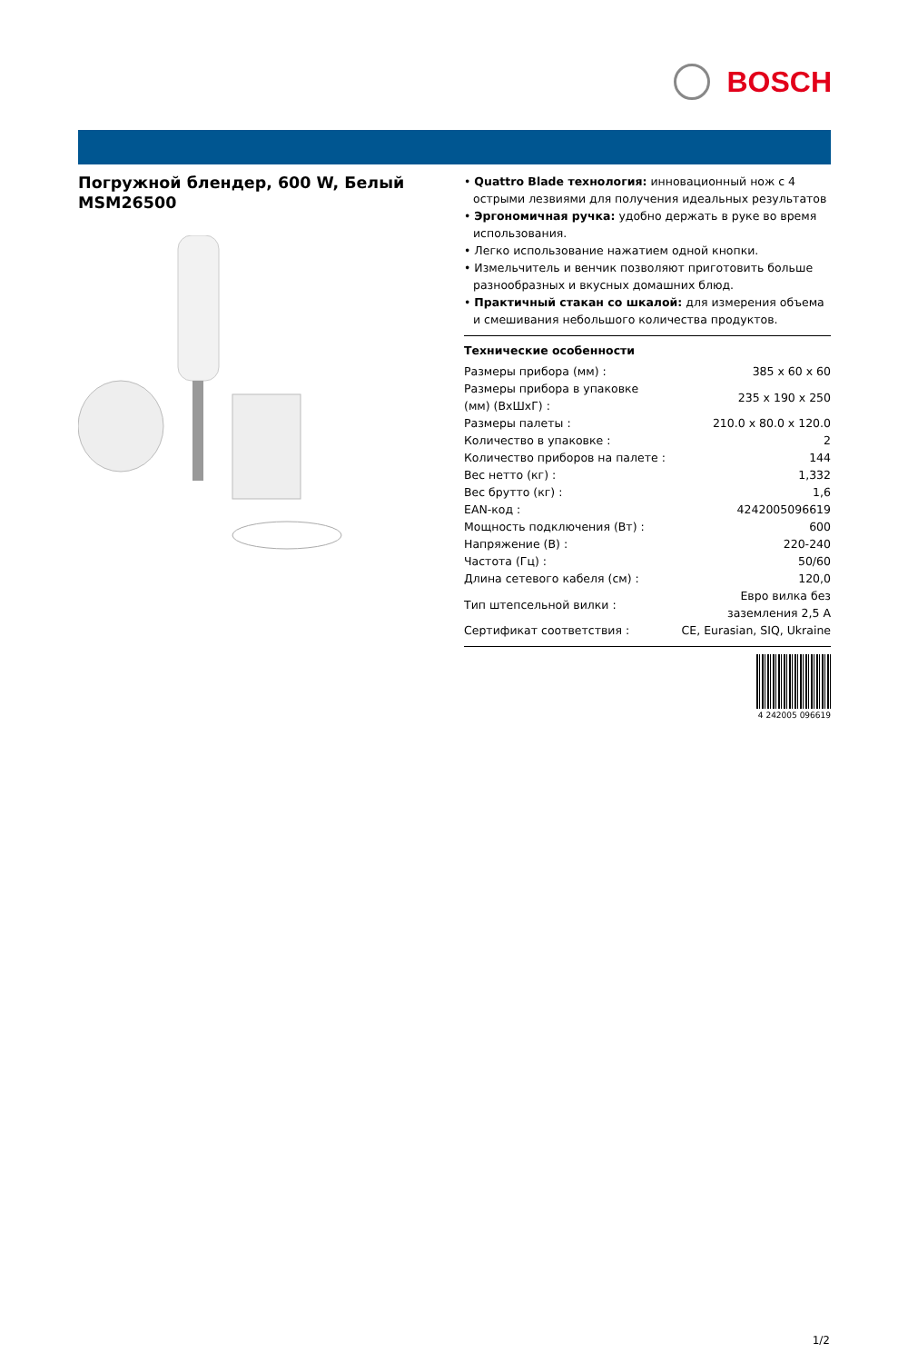BOSCH
Погружной блендер, 600 W, Белый MSM26500
• Quattro Blade технология: инновационный нож с 4 острыми лезвиями для получения идеальных результатов
• Эргономичная ручка: удобно держать в руке во время использования.
• Легко использование нажатием одной кнопки.
• Измельчитель и венчик позволяют приготовить больше разнообразных и вкусных домашних блюд.
• Практичный стакан со шкалой: для измерения объема и смешивания небольшого количества продуктов.
Технические особенности
| Размеры прибора (мм) : | 385 x 60 x 60 |
| Размеры прибора в упаковке (мм) (ВхШхГ) : | 235 x 190 x 250 |
| Размеры палеты : | 210.0 x 80.0 x 120.0 |
| Количество в упаковке : | 2 |
| Количество приборов на палете : | 144 |
| Вес нетто (кг) : | 1,332 |
| Вес брутто (кг) : | 1,6 |
| EAN-код : | 4242005096619 |
| Мощность подключения (Вт) : | 600 |
| Напряжение (В) : | 220-240 |
| Частота (Гц) : | 50/60 |
| Длина сетевого кабеля (см) : | 120,0 |
| Тип штепсельной вилки : | Евро вилка без заземления 2,5 А |
| Сертификат соответствия : | CE, Eurasian, SIQ, Ukraine |
4 242005 096619
1/2